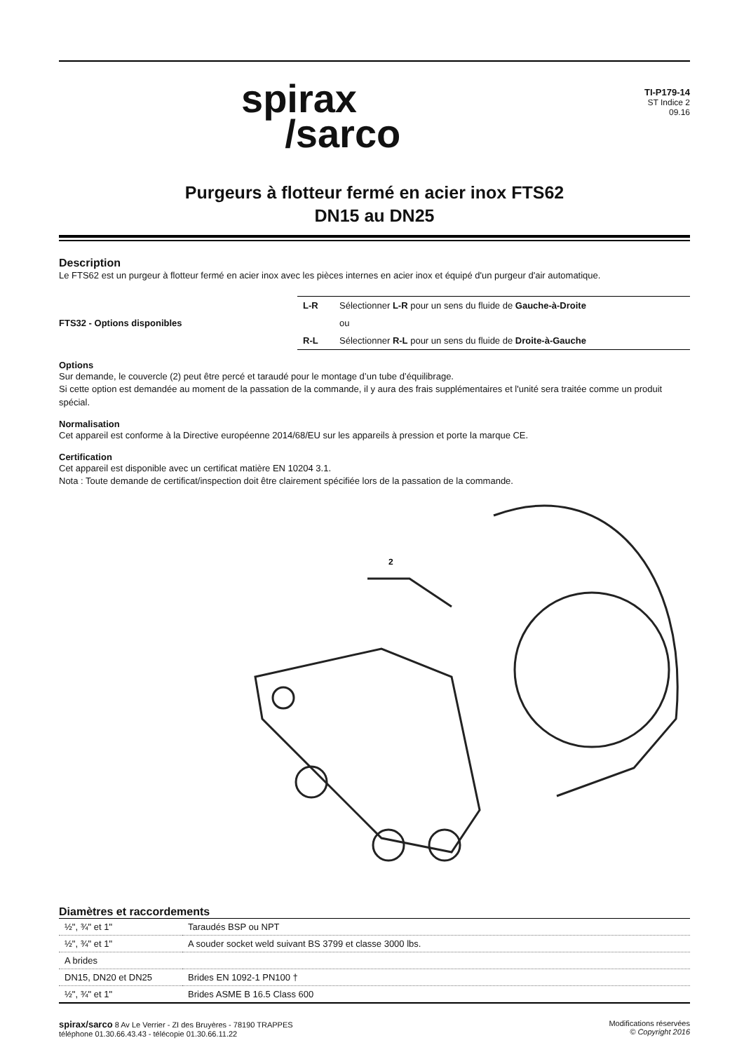spirax
/sarco
TI-P179-14
ST Indice 2
09.16
Purgeurs à flotteur fermé en acier inox FTS62
DN15 au DN25
Description
Le FTS62 est un purgeur à flotteur fermé en acier inox avec les pièces internes en acier inox et équipé d'un purgeur d'air automatique.
FTS32 - Options disponibles
| L-R | Sélectionner L-R pour un sens du fluide de Gauche-à-Droite |
| | ou |
| R-L | Sélectionner R-L pour un sens du fluide de Droite-à-Gauche |
Options
Sur demande, le couvercle (2) peut être percé et taraudé pour le montage d’un tube d’équilibrage.
Si cette option est demandée au moment de la passation de la commande, il y aura des frais supplémentaires et l'unité sera traitée comme un produit spécial.
Normalisation
Cet appareil est conforme à la Directive européenne 2014/68/EU sur les appareils à pression et porte la marque CE.
Certification
Cet appareil est disponible avec un certificat matière EN 10204 3.1.
Nota : Toute demande de certificat/inspection doit être clairement spécifiée lors de la passation de la commande.
2
Diamètres et raccordements
| ½", ¾" et 1" | Taraudés BSP ou NPT |
| ½", ¾" et 1" | A souder socket weld suivant BS 3799 et classe 3000 lbs. |
| A brides | |
| DN15, DN20 et DN25 | Brides EN 1092-1 PN100 † |
| ½", ¾" et 1" | Brides ASME B 16.5 Class 600 |
spirax/sarco 8 Av Le Verrier - ZI des Bruyères - 78190 TRAPPES
téléphone 01.30.66.43.43 - télécopie 01.30.66.11.22
Modifications réservées
© Copyright 2016